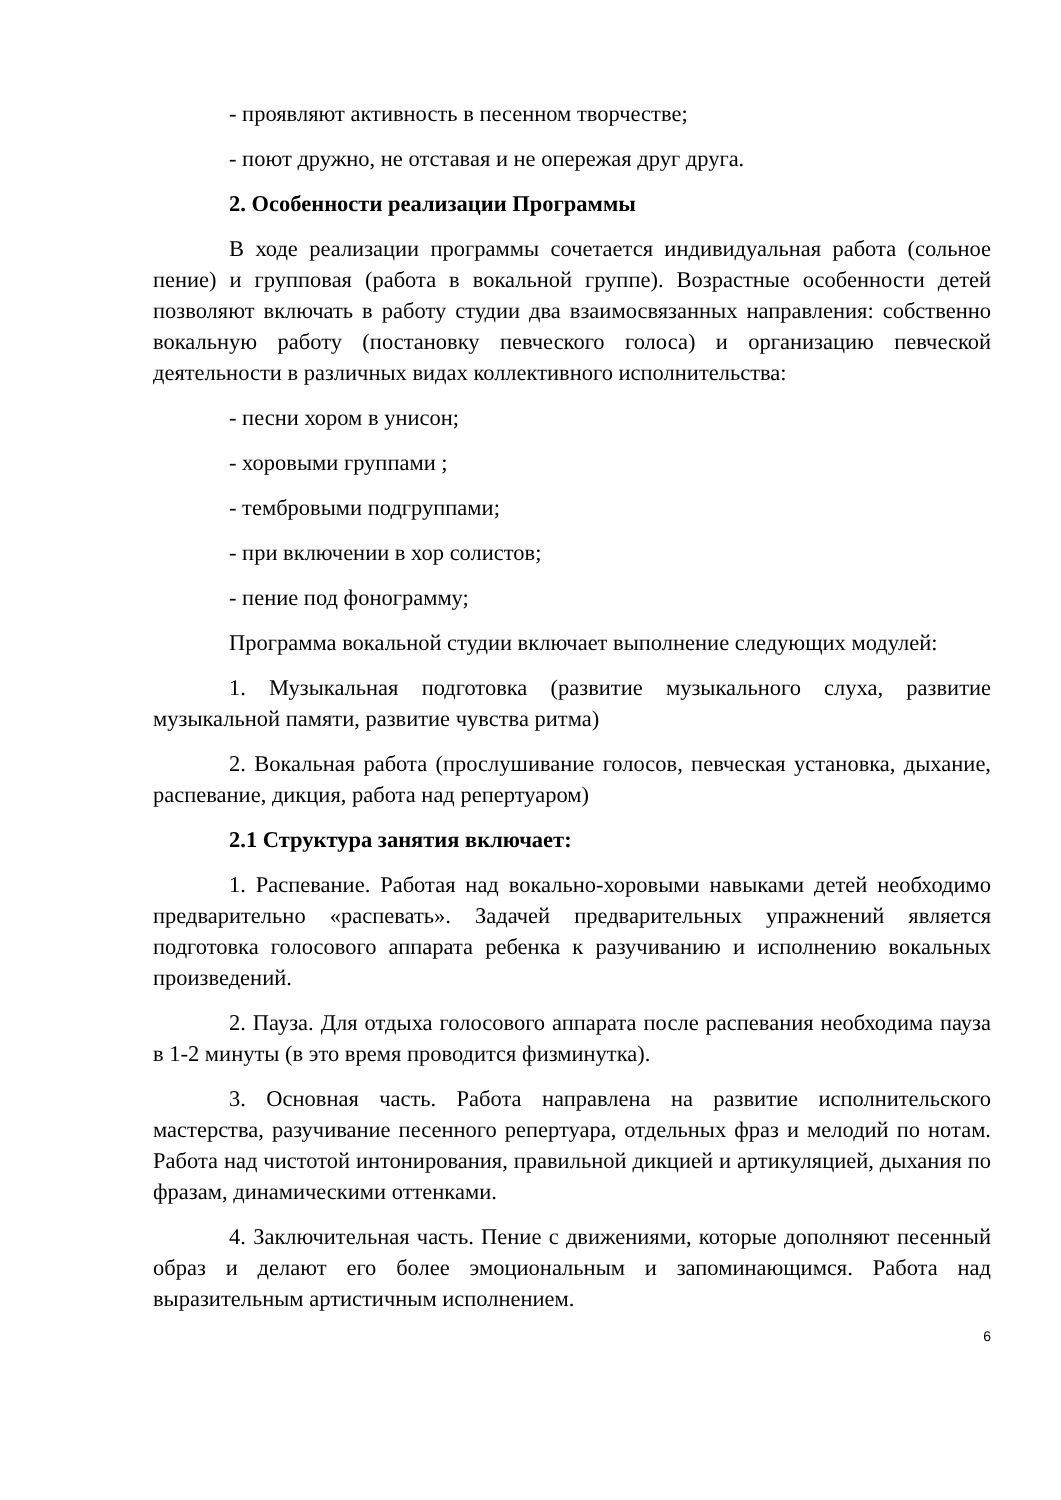- проявляют активность в песенном творчестве;
- поют дружно, не отставая и не опережая друг друга.
2. Особенности реализации Программы
В ходе реализации программы сочетается индивидуальная работа (сольное пение) и групповая (работа в вокальной группе). Возрастные особенности детей позволяют включать в работу студии два взаимосвязанных направления: собственно вокальную работу (постановку певческого голоса) и организацию певческой деятельности в различных видах коллективного исполнительства:
- песни хором в унисон;
- хоровыми группами ;
- тембровыми подгруппами;
- при включении в хор солистов;
- пение под фонограмму;
Программа вокальной студии включает выполнение следующих модулей:
1. Музыкальная подготовка (развитие музыкального слуха, развитие музыкальной памяти, развитие чувства ритма)
2. Вокальная работа (прослушивание голосов, певческая установка, дыхание, распевание, дикция, работа над репертуаром)
2.1 Структура занятия включает:
1. Распевание. Работая над вокально-хоровыми навыками детей необходимо предварительно «распевать». Задачей предварительных упражнений является подготовка голосового аппарата ребенка к разучиванию и исполнению вокальных произведений.
2. Пауза. Для отдыха голосового аппарата после распевания необходима пауза в 1-2 минуты (в это время проводится физминутка).
3. Основная часть. Работа направлена на развитие исполнительского мастерства, разучивание песенного репертуара, отдельных фраз и мелодий по нотам. Работа над чистотой интонирования, правильной дикцией и артикуляцией, дыхания по фразам, динамическими оттенками.
4. Заключительная часть. Пение с движениями, которые дополняют песенный образ и делают его более эмоциональным и запоминающимся. Работа над выразительным артистичным исполнением.
6